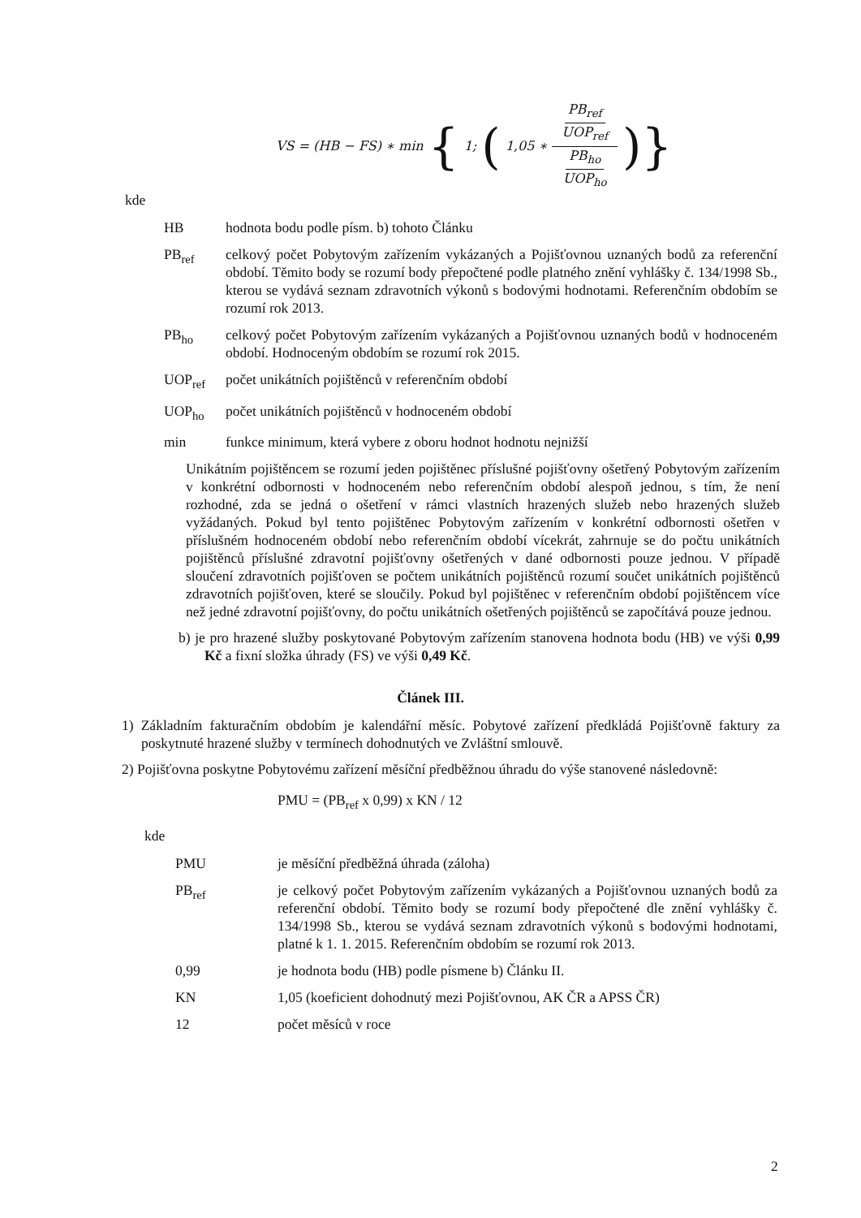VS = (HB − FS) ∗ min { 1; ( 1,05 ∗ PB<sub>ref</sub> UOP<sub>ref</sub> PB<sub>ho</sub> UOP<sub>ho</sub> )}
kde
| HB | hodnota bodu podle písm. b) tohoto Článku |
| PB<sub>ref</sub> | celkový počet Pobytovým zařízením vykázaných a Pojišťovnou uznaných bodů za referenční období. Těmito body se rozumí body přepočtené podle platného znění vyhlášky č. 134/1998 Sb., kterou se vydává seznam zdravotních výkonů s bodovými hodnotami. Referenčním obdobím se rozumí rok 2013. |
| PB<sub>ho</sub> | celkový počet Pobytovým zařízením vykázaných a Pojišťovnou uznaných bodů v hodnoceném období. Hodnoceným obdobím se rozumí rok 2015. |
| UOP<sub>ref</sub> | počet unikátních pojištěnců v referenčním období |
| UOP<sub>ho</sub> | počet unikátních pojištěnců v hodnoceném období |
| min | funkce minimum, která vybere z oboru hodnot hodnotu nejnižší |
Unikátním pojištěncem se rozumí jeden pojištěnec příslušné pojišťovny ošetřený Pobytovým zařízením v konkrétní odbornosti v hodnoceném nebo referenčním období alespoň jednou, s tím, že není rozhodné, zda se jedná o ošetření v rámci vlastních hrazených služeb nebo hrazených služeb vyžádaných. Pokud byl tento pojištěnec Pobytovým zařízením v konkrétní odbornosti ošetřen v příslušném hodnoceném období nebo referenčním období vícekrát, zahrnuje se do počtu unikátních pojištěnců příslušné zdravotní pojišťovny ošetřených v dané odbornosti pouze jednou. V případě sloučení zdravotních pojišťoven se počtem unikátních pojištěnců rozumí součet unikátních pojištěnců zdravotních pojišťoven, které se sloučily. Pokud byl pojištěnec v referenčním období pojištěncem více než jedné zdravotní pojišťovny, do počtu unikátních ošetřených pojištěnců se započítává pouze jednou.
b) je pro hrazené služby poskytované Pobytovým zařízením stanovena hodnota bodu (HB) ve výši 0,99 Kč a fixní složka úhrady (FS) ve výši 0,49 Kč.
Článek III.
1) Základním fakturačním obdobím je kalendářní měsíc. Pobytové zařízení předkládá Pojišťovně faktury za poskytnuté hrazené služby v termínech dohodnutých ve Zvláštní smlouvě.
2) Pojišťovna poskytne Pobytovému zařízení měsíční předběžnou úhradu do výše stanovené následovně:
PMU = (PB<sub>ref</sub> x 0,99) x KN / 12
kde
| PMU | je měsíční předběžná úhrada (záloha) |
| PB<sub>ref</sub> | je celkový počet Pobytovým zařízením vykázaných a Pojišťovnou uznaných bodů za referenční období. Těmito body se rozumí body přepočtené dle znění vyhlášky č. 134/1998 Sb., kterou se vydává seznam zdravotních výkonů s bodovými hodnotami, platné k 1. 1. 2015. Referenčním obdobím se rozumí rok 2013. |
| 0,99 | je hodnota bodu (HB) podle písmene b) Článku II. |
| KN | 1,05 (koeficient dohodnutý mezi Pojišťovnou, AK ČR a APSS ČR) |
| 12 | počet měsíců v roce |
2